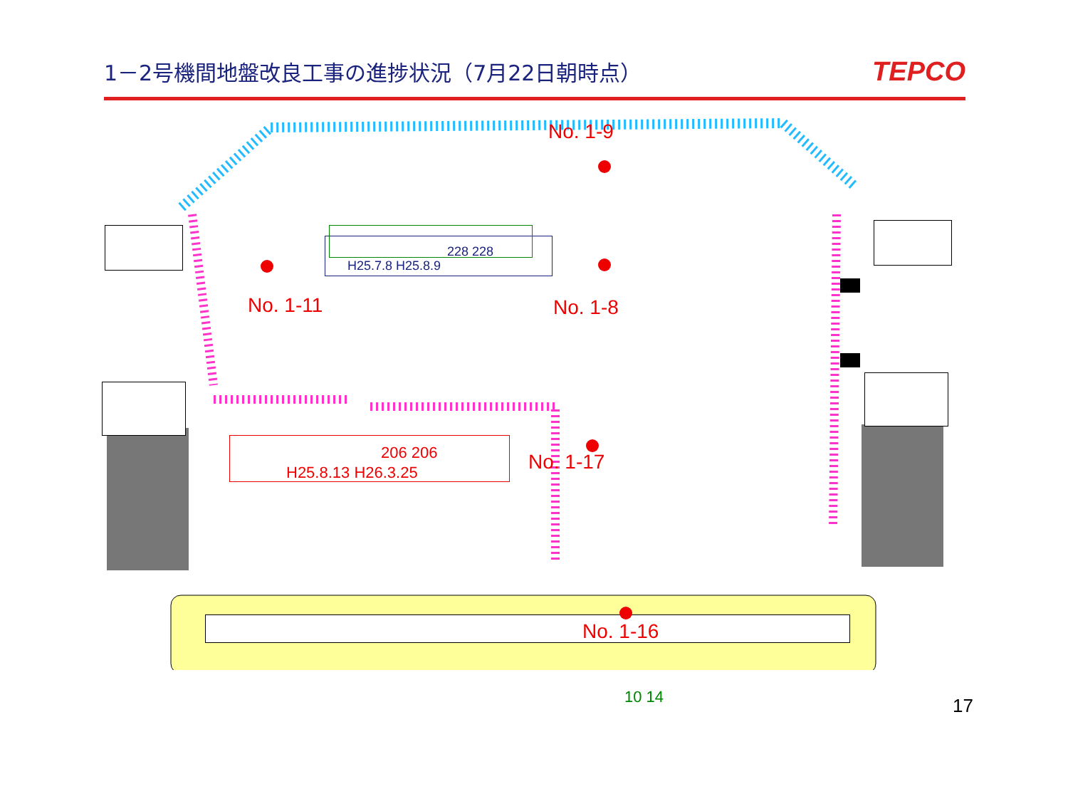1－2号機間地盤改良工事の進捗状況（7月22日朝時点）
TEPCO
228 228
H25.7.8 H25.8.9
206 206
H25.8.13 H26.3.25
No. 1-9
No. 1-11 No. 1-8
No. 1-17
No. 1-16
10 14 17